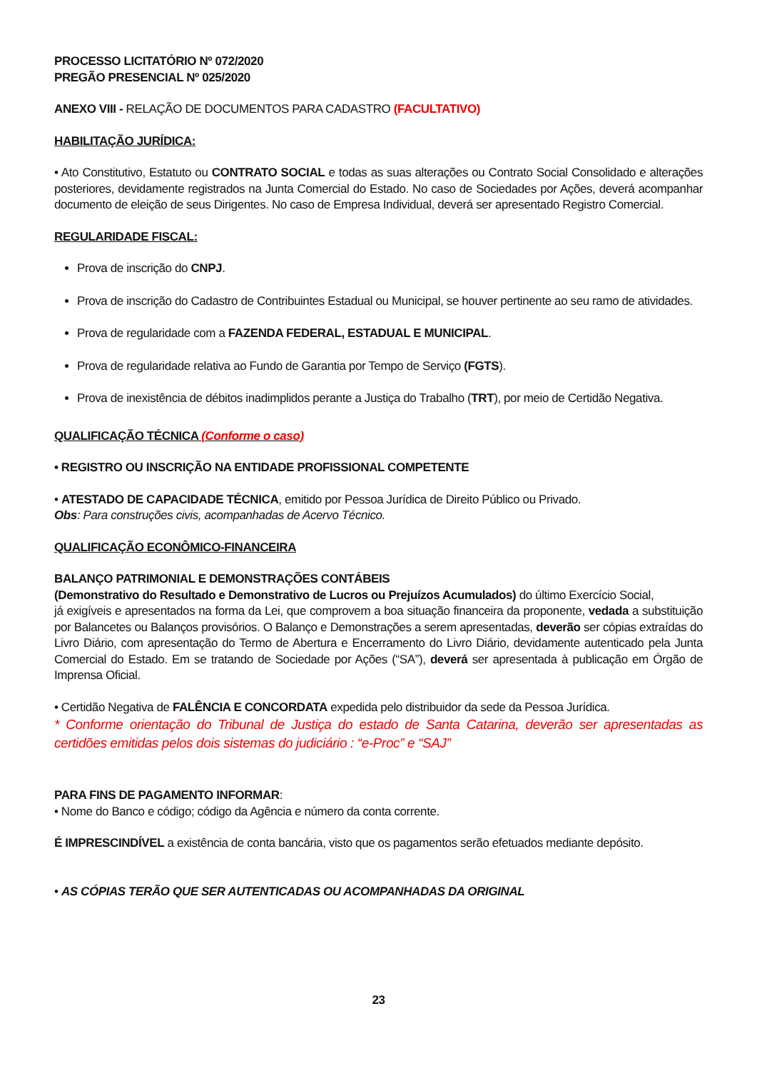PROCESSO LICITATÓRIO Nº 072/2020
PREGÃO PRESENCIAL Nº 025/2020
ANEXO VIII - RELAÇÃO DE DOCUMENTOS PARA CADASTRO (FACULTATIVO)
HABILITAÇÃO JURÍDICA:
• Ato Constitutivo, Estatuto ou CONTRATO SOCIAL e todas as suas alterações ou Contrato Social Consolidado e alterações posteriores, devidamente registrados na Junta Comercial do Estado. No caso de Sociedades por Ações, deverá acompanhar documento de eleição de seus Dirigentes. No caso de Empresa Individual, deverá ser apresentado Registro Comercial.
REGULARIDADE FISCAL:
Prova de inscrição do CNPJ.
Prova de inscrição do Cadastro de Contribuintes Estadual ou Municipal, se houver pertinente ao seu ramo de atividades.
Prova de regularidade com a FAZENDA FEDERAL, ESTADUAL E MUNICIPAL.
Prova de regularidade relativa ao Fundo de Garantia por Tempo de Serviço (FGTS).
Prova de inexistência de débitos inadimplidos perante a Justiça do Trabalho (TRT), por meio de Certidão Negativa.
QUALIFICAÇÃO TÉCNICA (Conforme o caso)
• REGISTRO OU INSCRIÇÃO NA ENTIDADE PROFISSIONAL COMPETENTE
• ATESTADO DE CAPACIDADE TÉCNICA, emitido por Pessoa Jurídica de Direito Público ou Privado.
Obs: Para construções civis, acompanhadas de Acervo Técnico.
QUALIFICAÇÃO ECONÔMICO-FINANCEIRA
BALANÇO PATRIMONIAL E DEMONSTRAÇÕES CONTÁBEIS
(Demonstrativo do Resultado e Demonstrativo de Lucros ou Prejuízos Acumulados) do último Exercício Social,
já exigíveis e apresentados na forma da Lei, que comprovem a boa situação financeira da proponente, vedada a substituição por Balancetes ou Balanços provisórios. O Balanço e Demonstrações a serem apresentadas, deverão ser cópias extraídas do Livro Diário, com apresentação do Termo de Abertura e Encerramento do Livro Diário, devidamente autenticado pela Junta Comercial do Estado. Em se tratando de Sociedade por Ações (“SA”), deverá ser apresentada à publicação em Órgão de Imprensa Oficial.
• Certidão Negativa de FALÊNCIA E CONCORDATA expedida pelo distribuidor da sede da Pessoa Jurídica.
* Conforme orientação do Tribunal de Justiça do estado de Santa Catarina, deverão ser apresentadas as certidões emitidas pelos dois sistemas do judiciário : “e-Proc” e “SAJ”
PARA FINS DE PAGAMENTO INFORMAR:
• Nome do Banco e código; código da Agência e número da conta corrente.
É IMPRESCINDÍVEL a existência de conta bancária, visto que os pagamentos serão efetuados mediante depósito.
• AS CÓPIAS TERÃO QUE SER AUTENTICADAS OU ACOMPANHADAS DA ORIGINAL
23